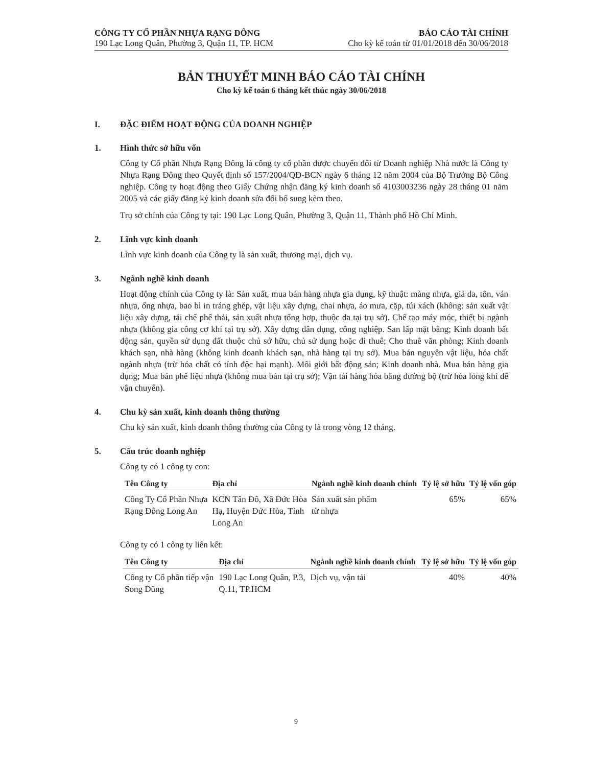CÔNG TY CỔ PHẦN NHỰA RẠNG ĐÔNG
190 Lạc Long Quân, Phường 3, Quận 11, TP. HCM
BÁO CÁO TÀI CHÍNH
Cho kỳ kế toán từ 01/01/2018 đến 30/06/2018
BẢN THUYẾT MINH BÁO CÁO TÀI CHÍNH
Cho kỳ kế toán 6 tháng kết thúc ngày 30/06/2018
I. ĐẶC ĐIỂM HOẠT ĐỘNG CỦA DOANH NGHIỆP
1. Hình thức sở hữu vốn
Công ty Cổ phần Nhựa Rạng Đông là công ty cổ phần được chuyển đổi từ Doanh nghiệp Nhà nước là Công ty Nhựa Rạng Đông theo Quyết định số 157/2004/QĐ-BCN ngày 6 tháng 12 năm 2004 của Bộ Trưởng Bộ Công nghiệp. Công ty hoạt động theo Giấy Chứng nhận đăng ký kinh doanh số 4103003236 ngày 28 tháng 01 năm 2005 và các giấy đăng ký kinh doanh sửa đổi bổ sung kèm theo.
Trụ sở chính của Công ty tại: 190 Lạc Long Quân, Phường 3, Quận 11, Thành phố Hồ Chí Minh.
2. Lĩnh vực kinh doanh
Lĩnh vực kinh doanh của Công ty là sản xuất, thương mại, dịch vụ.
3. Ngành nghề kinh doanh
Hoạt động chính của Công ty là: Sản xuất, mua bán hàng nhựa gia dụng, kỹ thuật: màng nhựa, giả da, tôn, ván nhựa, ống nhựa, bao bì in tráng ghép, vật liệu xây dựng, chai nhựa, áo mưa, cặp, túi xách (không: sản xuất vật liệu xây dựng, tái chế phế thải, sản xuất nhựa tổng hợp, thuộc da tại trụ sở). Chế tạo máy móc, thiết bị ngành nhựa (không gia công cơ khí tại trụ sở). Xây dựng dân dụng, công nghiệp. San lấp mặt bằng; Kinh doanh bất động sản, quyền sử dụng đất thuộc chủ sở hữu, chủ sử dụng hoặc đi thuê; Cho thuê văn phòng; Kinh doanh khách sạn, nhà hàng (không kinh doanh khách sạn, nhà hàng tại trụ sở). Mua bán nguyên vật liệu, hóa chất ngành nhựa (trừ hóa chất có tính độc hại mạnh). Môi giới bất động sản; Kinh doanh nhà. Mua bán hàng gia dụng; Mua bán phế liệu nhựa (không mua bán tại trụ sở); Vận tải hàng hóa bằng đường bộ (trừ hóa lỏng khí để vận chuyển).
4. Chu kỳ sản xuất, kinh doanh thông thường
Chu kỳ sản xuất, kinh doanh thông thường của Công ty là trong vòng 12 tháng.
5. Cấu trúc doanh nghiệp
Công ty có 1 công ty con:
| Tên Công ty | Địa chỉ | Ngành nghề kinh doanh chính | Tỷ lệ sở hữu | Tỷ lệ vốn góp |
| --- | --- | --- | --- | --- |
| Công Ty Cổ Phần Nhựa Rạng Đông Long An | KCN Tân Đô, Xã Đức Hòa Hạ, Huyện Đức Hòa, Tỉnh Long An | Sản xuất sản phẩm từ nhựa | 65% | 65% |
Công ty có 1 công ty liên kết:
| Tên Công ty | Địa chỉ | Ngành nghề kinh doanh chính | Tỷ lệ sở hữu | Tỷ lệ vốn góp |
| --- | --- | --- | --- | --- |
| Công ty Cổ phần tiếp vận Song Dũng | 190 Lạc Long Quân, P.3, Q.11, TP.HCM | Dịch vụ, vận tải | 40% | 40% |
9